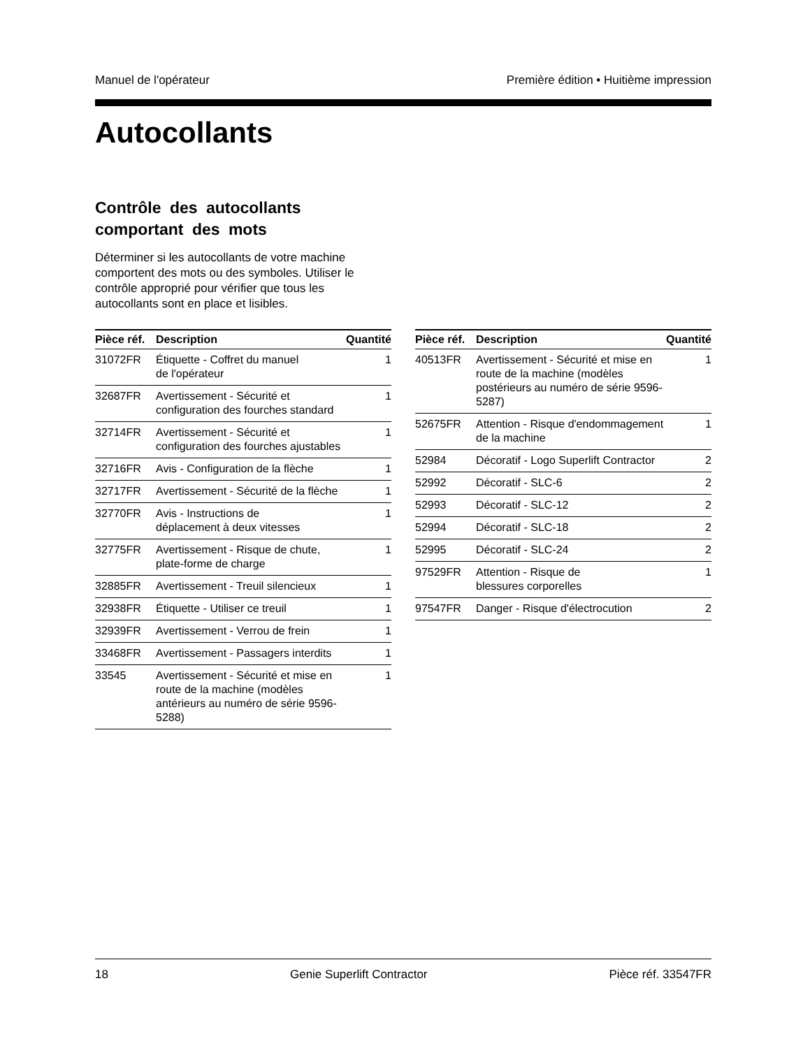Manuel de l'opérateur Première édition • Huitième impression
Autocollants
Contrôle des autocollants
comportant des mots
Déterminer si les autocollants de votre machine comportent des mots ou des symboles. Utiliser le contrôle approprié pour vérifier que tous les autocollants sont en place et lisibles.
| Pièce réf. | Description | Quantité |
| --- | --- | --- |
| 31072FR | Étiquette - Coffret du manuel de l'opérateur | 1 |
| 32687FR | Avertissement - Sécurité et configuration des fourches standard | 1 |
| 32714FR | Avertissement - Sécurité et configuration des fourches ajustables | 1 |
| 32716FR | Avis - Configuration de la flèche | 1 |
| 32717FR | Avertissement - Sécurité de la flèche | 1 |
| 32770FR | Avis - Instructions de déplacement à deux vitesses | 1 |
| 32775FR | Avertissement - Risque de chute, plate-forme de charge | 1 |
| 32885FR | Avertissement - Treuil silencieux | 1 |
| 32938FR | Étiquette - Utiliser ce treuil | 1 |
| 32939FR | Avertissement - Verrou de frein | 1 |
| 33468FR | Avertissement - Passagers interdits | 1 |
| 33545 | Avertissement - Sécurité et mise en route de la machine (modèles antérieurs au numéro de série 9596-5288) | 1 |
| Pièce réf. | Description | Quantité |
| --- | --- | --- |
| 40513FR | Avertissement - Sécurité et mise en route de la machine (modèles postérieurs au numéro de série 9596-5287) | 1 |
| 52675FR | Attention - Risque d'endommagement de la machine | 1 |
| 52984 | Décoratif - Logo Superlift Contractor | 2 |
| 52992 | Décoratif - SLC-6 | 2 |
| 52993 | Décoratif - SLC-12 | 2 |
| 52994 | Décoratif - SLC-18 | 2 |
| 52995 | Décoratif - SLC-24 | 2 |
| 97529FR | Attention - Risque de blessures corporelles | 1 |
| 97547FR | Danger - Risque d'électrocution | 2 |
18 Genie Superlift Contractor Pièce réf. 33547FR